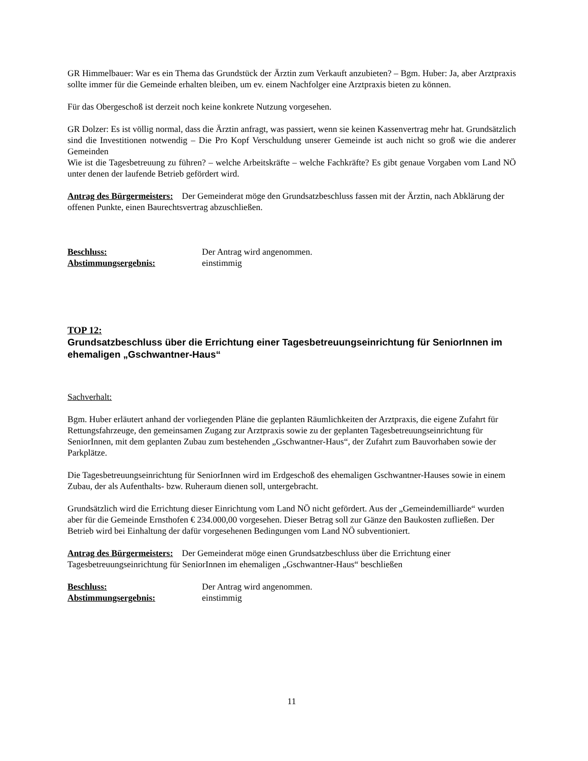GR Himmelbauer: War es ein Thema das Grundstück der Ärztin zum Verkauft anzubieten? – Bgm. Huber: Ja, aber Arztpraxis sollte immer für die Gemeinde erhalten bleiben, um ev. einem Nachfolger eine Arztpraxis bieten zu können.
Für das Obergeschoß ist derzeit noch keine konkrete Nutzung vorgesehen.
GR Dolzer: Es ist völlig normal, dass die Ärztin anfragt, was passiert, wenn sie keinen Kassenvertrag mehr hat. Grundsätzlich sind die Investitionen notwendig – Die Pro Kopf Verschuldung unserer Gemeinde ist auch nicht so groß wie die anderer Gemeinden
Wie ist die Tagesbetreuung zu führen? – welche Arbeitskräfte – welche Fachkräfte? Es gibt genaue Vorgaben vom Land NÖ unter denen der laufende Betrieb gefördert wird.
Antrag des Bürgermeisters: Der Gemeinderat möge den Grundsatzbeschluss fassen mit der Ärztin, nach Abklärung der offenen Punkte, einen Baurechtsvertrag abzuschließen.
Beschluss: Der Antrag wird angenommen.
Abstimmungsergebnis: einstimmig
TOP 12:
Grundsatzbeschluss über die Errichtung einer Tagesbetreuungseinrichtung für SeniorInnen im ehemaligen „Gschwantner-Haus“
Sachverhalt:
Bgm. Huber erläutert anhand der vorliegenden Pläne die geplanten Räumlichkeiten der Arztpraxis, die eigene Zufahrt für Rettungsfahrzeuge, den gemeinsamen Zugang zur Arztpraxis sowie zu der geplanten Tagesbetreuungseinrichtung für SeniorInnen, mit dem geplanten Zubau zum bestehenden „Gschwantner-Haus“, der Zufahrt zum Bauvorhaben sowie der Parkplätze.
Die Tagesbetreuungseinrichtung für SeniorInnen wird im Erdgeschoß des ehemaligen Gschwantner-Hauses sowie in einem Zubau, der als Aufenthalts- bzw. Ruheraum dienen soll, untergebracht.
Grundsätzlich wird die Errichtung dieser Einrichtung vom Land NÖ nicht gefördert. Aus der „Gemeindemilliarde“ wurden aber für die Gemeinde Ernsthofen € 234.000,00 vorgesehen. Dieser Betrag soll zur Gänze den Baukosten zufließen. Der Betrieb wird bei Einhaltung der dafür vorgesehenen Bedingungen vom Land NÖ subventioniert.
Antrag des Bürgermeisters: Der Gemeinderat möge einen Grundsatzbeschluss über die Errichtung einer Tagesbetreuungseinrichtung für SeniorInnen im ehemaligen „Gschwantner-Haus“ beschließen
Beschluss: Der Antrag wird angenommen.
Abstimmungsergebnis: einstimmig
11